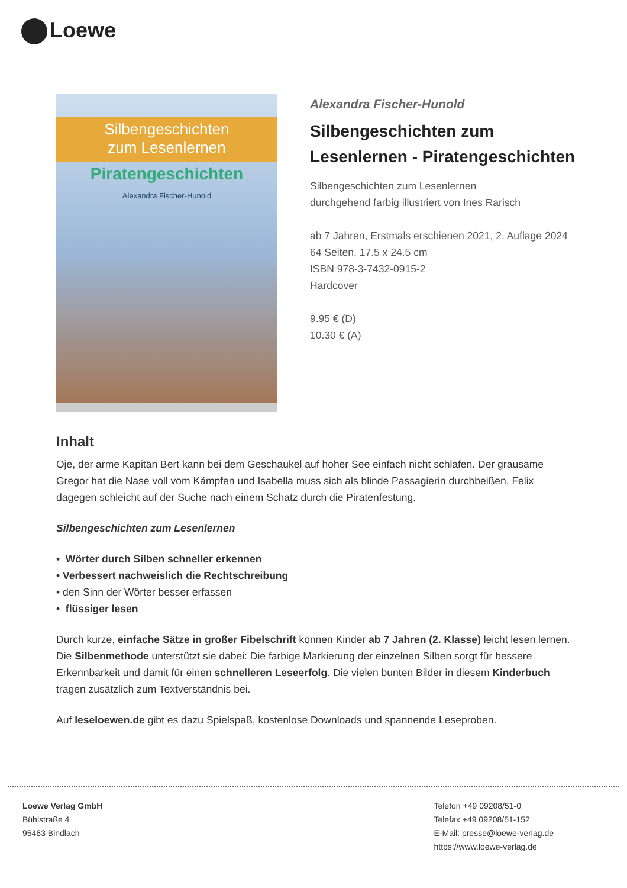Loewe
Silbengeschichten
zum Lesenlernen
Piratengeschichten
Alexandra Fischer-Hunold
Alexandra Fischer-Hunold
Silbengeschichten zum Lesenlernen - Piratengeschichten
Silbengeschichten zum Lesenlernen
durchgehend farbig illustriert von Ines Rarisch
ab 7 Jahren, Erstmals erschienen 2021, 2. Auflage 2024
64 Seiten, 17.5 x 24.5 cm
ISBN 978-3-7432-0915-2
Hardcover
9.95 € (D)
10.30 € (A)
Inhalt
Oje, der arme Kapitän Bert kann bei dem Geschaukel auf hoher See einfach nicht schlafen. Der grausame Gregor hat die Nase voll vom Kämpfen und Isabella muss sich als blinde Passagierin durchbeißen. Felix dagegen schleicht auf der Suche nach einem Schatz durch die Piratenfestung.
Silbengeschichten zum Lesenlernen
• Wörter durch Silben schneller erkennen
• Verbessert nachweislich die Rechtschreibung
• den Sinn der Wörter besser erfassen
• flüssiger lesen
Durch kurze, einfache Sätze in großer Fibelschrift können Kinder ab 7 Jahren (2. Klasse) leicht lesen lernen. Die Silbenmethode unterstützt sie dabei: Die farbige Markierung der einzelnen Silben sorgt für bessere Erkennbarkeit und damit für einen schnelleren Leseerfolg. Die vielen bunten Bilder in diesem Kinderbuch tragen zusätzlich zum Textverständnis bei.
Auf leseloewen.de gibt es dazu Spielspaß, kostenlose Downloads und spannende Leseproben.
Loewe Verlag GmbH
Bühlstraße 4
95463 Bindlach
Telefon +49 09208/51-0
Telefax +49 09208/51-152
E-Mail: presse@loewe-verlag.de
https://www.loewe-verlag.de